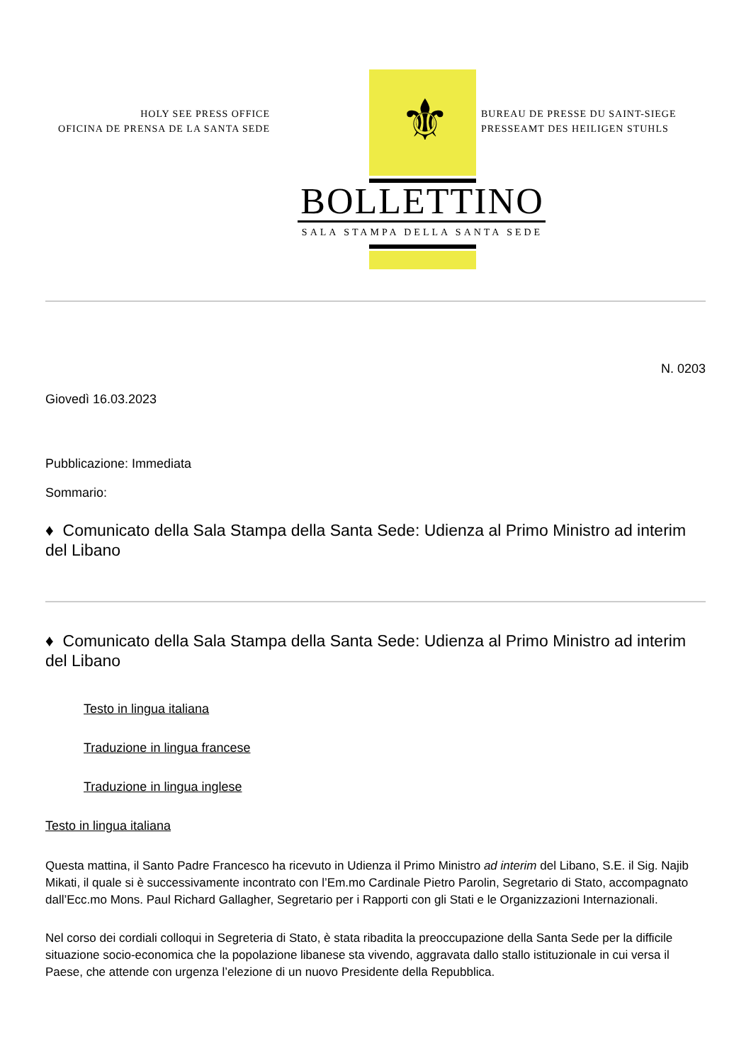⚜
HOLY SEE PRESS OFFICE
OFICINA DE PRENSA DE LA SANTA SEDE
BUREAU DE PRESSE DU SAINT-SIEGE
PRESSEAMT DES HEILIGEN STUHLS
BOLLETTINO
SALA STAMPA DELLA SANTA SEDE
N. 0203
Giovedì 16.03.2023
Pubblicazione: Immediata
Sommario:
♦ Comunicato della Sala Stampa della Santa Sede: Udienza al Primo Ministro ad interim del Libano
♦ Comunicato della Sala Stampa della Santa Sede: Udienza al Primo Ministro ad interim del Libano
Testo in lingua italiana
Traduzione in lingua francese
Traduzione in lingua inglese
Testo in lingua italiana
Questa mattina, il Santo Padre Francesco ha ricevuto in Udienza il Primo Ministro ad interim del Libano, S.E. il Sig. Najib Mikati, il quale si è successivamente incontrato con l’Em.mo Cardinale Pietro Parolin, Segretario di Stato, accompagnato dall’Ecc.mo Mons. Paul Richard Gallagher, Segretario per i Rapporti con gli Stati e le Organizzazioni Internazionali.
Nel corso dei cordiali colloqui in Segreteria di Stato, è stata ribadita la preoccupazione della Santa Sede per la difficile situazione socio-economica che la popolazione libanese sta vivendo, aggravata dallo stallo istituzionale in cui versa il Paese, che attende con urgenza l’elezione di un nuovo Presidente della Repubblica.